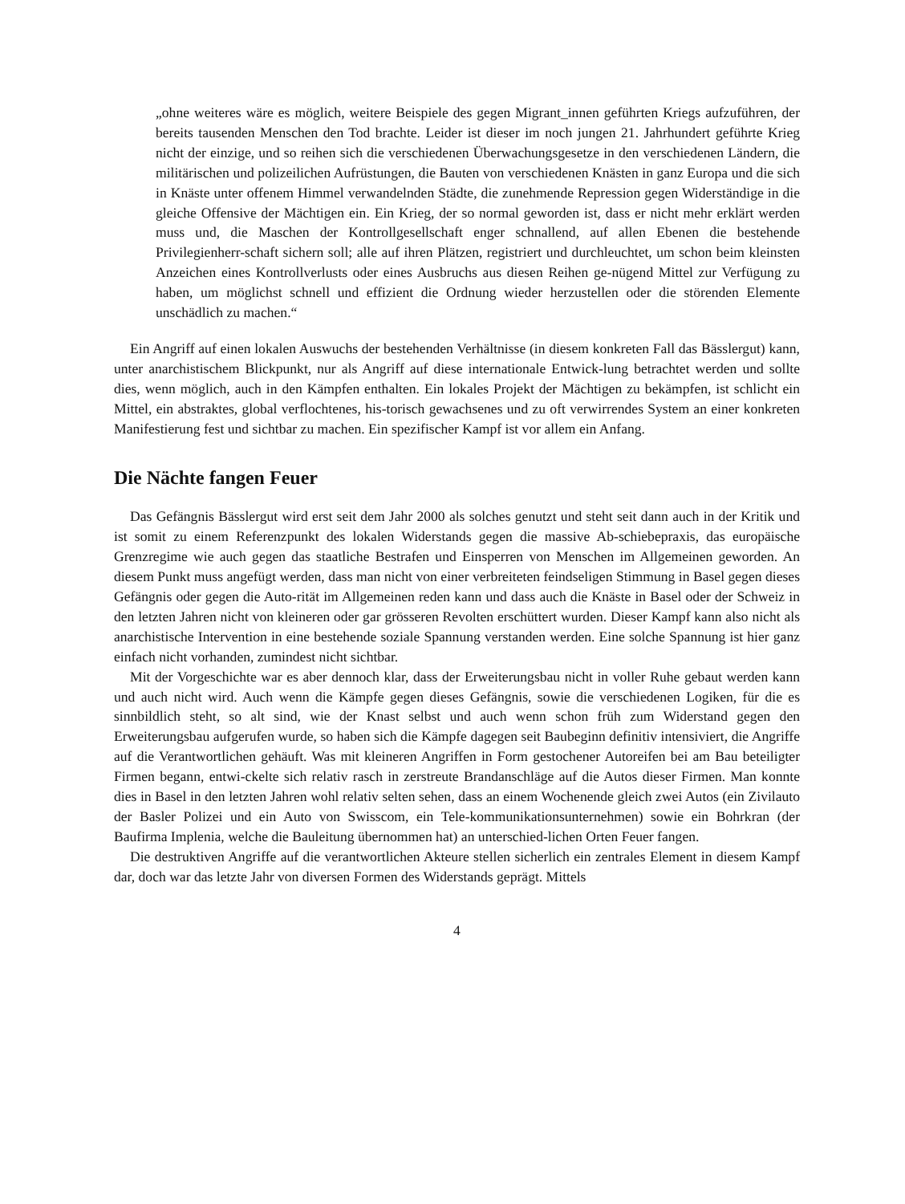„ohne weiteres wäre es möglich, weitere Beispiele des gegen Migrant_innen geführten Kriegs aufzuführen, der bereits tausenden Menschen den Tod brachte. Leider ist dieser im noch jungen 21. Jahrhundert geführte Krieg nicht der einzige, und so reihen sich die verschiedenen Überwachungsgesetze in den verschiedenen Ländern, die militärischen und polizeilichen Aufrüstungen, die Bauten von verschiedenen Knästen in ganz Europa und die sich in Knäste unter offenem Himmel verwandelnden Städte, die zunehmende Repression gegen Widerständige in die gleiche Offensive der Mächtigen ein. Ein Krieg, der so normal geworden ist, dass er nicht mehr erklärt werden muss und, die Maschen der Kontrollgesellschaft enger schnallend, auf allen Ebenen die bestehende Privilegienherr-schaft sichern soll; alle auf ihren Plätzen, registriert und durchleuchtet, um schon beim kleinsten Anzeichen eines Kontrollverlusts oder eines Ausbruchs aus diesen Reihen ge-nügend Mittel zur Verfügung zu haben, um möglichst schnell und effizient die Ordnung wieder herzustellen oder die störenden Elemente unschädlich zu machen.“
Ein Angriff auf einen lokalen Auswuchs der bestehenden Verhältnisse (in diesem konkreten Fall das Bässlergut) kann, unter anarchistischem Blickpunkt, nur als Angriff auf diese internationale Entwick-lung betrachtet werden und sollte dies, wenn möglich, auch in den Kämpfen enthalten. Ein lokales Projekt der Mächtigen zu bekämpfen, ist schlicht ein Mittel, ein abstraktes, global verflochtenes, his-torisch gewachsenes und zu oft verwirrendes System an einer konkreten Manifestierung fest und sichtbar zu machen. Ein spezifischer Kampf ist vor allem ein Anfang.
Die Nächte fangen Feuer
Das Gefängnis Bässlergut wird erst seit dem Jahr 2000 als solches genutzt und steht seit dann auch in der Kritik und ist somit zu einem Referenzpunkt des lokalen Widerstands gegen die massive Ab-schiebepraxis, das europäische Grenzregime wie auch gegen das staatliche Bestrafen und Einsperren von Menschen im Allgemeinen geworden. An diesem Punkt muss angefügt werden, dass man nicht von einer verbreiteten feindseligen Stimmung in Basel gegen dieses Gefängnis oder gegen die Auto-rität im Allgemeinen reden kann und dass auch die Knäste in Basel oder der Schweiz in den letzten Jahren nicht von kleineren oder gar grösseren Revolten erschüttert wurden. Dieser Kampf kann also nicht als anarchistische Intervention in eine bestehende soziale Spannung verstanden werden. Eine solche Spannung ist hier ganz einfach nicht vorhanden, zumindest nicht sichtbar.
Mit der Vorgeschichte war es aber dennoch klar, dass der Erweiterungsbau nicht in voller Ruhe gebaut werden kann und auch nicht wird. Auch wenn die Kämpfe gegen dieses Gefängnis, sowie die verschiedenen Logiken, für die es sinnbildlich steht, so alt sind, wie der Knast selbst und auch wenn schon früh zum Widerstand gegen den Erweiterungsbau aufgerufen wurde, so haben sich die Kämpfe dagegen seit Baubeginn definitiv intensiviert, die Angriffe auf die Verantwortlichen gehäuft. Was mit kleineren Angriffen in Form gestochener Autoreifen bei am Bau beteiligter Firmen begann, entwi-ckelte sich relativ rasch in zerstreute Brandanschläge auf die Autos dieser Firmen. Man konnte dies in Basel in den letzten Jahren wohl relativ selten sehen, dass an einem Wochenende gleich zwei Autos (ein Zivilauto der Basler Polizei und ein Auto von Swisscom, ein Tele-kommunikationsunternehmen) sowie ein Bohrkran (der Baufirma Implenia, welche die Bauleitung übernommen hat) an unterschied-lichen Orten Feuer fangen.
Die destruktiven Angriffe auf die verantwortlichen Akteure stellen sicherlich ein zentrales Element in diesem Kampf dar, doch war das letzte Jahr von diversen Formen des Widerstands geprägt. Mittels
4